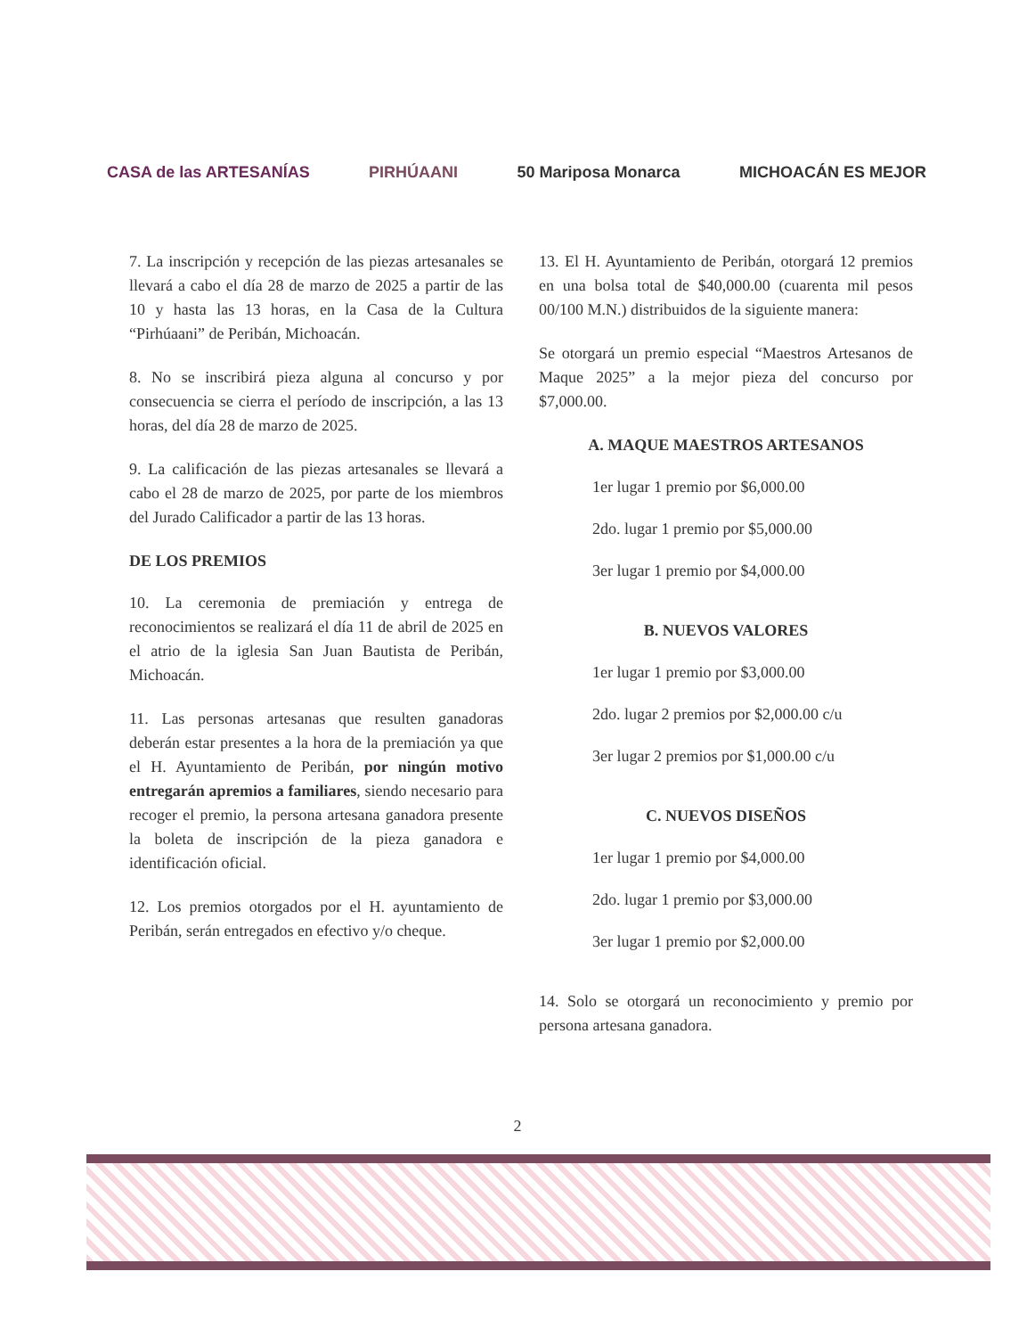CASA de las ARTESANÍAS PIRHÚAANI 50 Mariposa Monarca MICHOACÁN ES MEJOR
7. La inscripción y recepción de las piezas artesanales se llevará a cabo el día 28 de marzo de 2025 a partir de las 10 y hasta las 13 horas, en la Casa de la Cultura “Pirhúaani” de Peribán, Michoacán.
8. No se inscribirá pieza alguna al concurso y por consecuencia se cierra el período de inscripción, a las 13 horas, del día 28 de marzo de 2025.
9. La calificación de las piezas artesanales se llevará a cabo el 28 de marzo de 2025, por parte de los miembros del Jurado Calificador a partir de las 13 horas.
DE LOS PREMIOS
10. La ceremonia de premiación y entrega de reconocimientos se realizará el día 11 de abril de 2025 en el atrio de la iglesia San Juan Bautista de Peribán, Michoacán.
11. Las personas artesanas que resulten ganadoras deberán estar presentes a la hora de la premiación ya que el H. Ayuntamiento de Peribán, por ningún motivo entregarán apremios a familiares, siendo necesario para recoger el premio, la persona artesana ganadora presente la boleta de inscripción de la pieza ganadora e identificación oficial.
12. Los premios otorgados por el H. ayuntamiento de Peribán, serán entregados en efectivo y/o cheque.
13. El H. Ayuntamiento de Peribán, otorgará 12 premios en una bolsa total de $40,000.00 (cuarenta mil pesos 00/100 M.N.) distribuidos de la siguiente manera:
Se otorgará un premio especial “Maestros Artesanos de Maque 2025” a la mejor pieza del concurso por $7,000.00.
A. MAQUE MAESTROS ARTESANOS
1er lugar 1 premio por $6,000.00
2do. lugar 1 premio por $5,000.00
3er lugar 1 premio por $4,000.00
B. NUEVOS VALORES
1er lugar 1 premio por $3,000.00
2do. lugar 2 premios por $2,000.00 c/u
3er lugar 2 premios por $1,000.00 c/u
C. NUEVOS DISEÑOS
1er lugar 1 premio por $4,000.00
2do. lugar 1 premio por $3,000.00
3er lugar 1 premio por $2,000.00
14. Solo se otorgará un reconocimiento y premio por persona artesana ganadora.
2